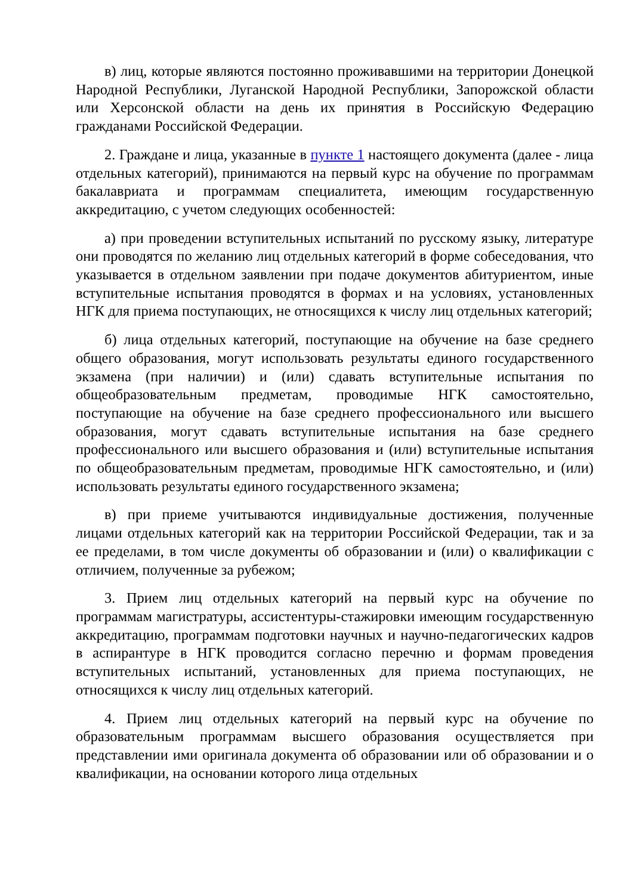в) лиц, которые являются постоянно проживавшими на территории Донецкой Народной Республики, Луганской Народной Республики, Запорожской области или Херсонской области на день их принятия в Российскую Федерацию гражданами Российской Федерации.
2. Граждане и лица, указанные в пункте 1 настоящего документа (далее - лица отдельных категорий), принимаются на первый курс на обучение по программам бакалавриата и программам специалитета, имеющим государственную аккредитацию, с учетом следующих особенностей:
а) при проведении вступительных испытаний по русскому языку, литературе они проводятся по желанию лиц отдельных категорий в форме собеседования, что указывается в отдельном заявлении при подаче документов абитуриентом, иные вступительные испытания проводятся в формах и на условиях, установленных НГК для приема поступающих, не относящихся к числу лиц отдельных категорий;
б) лица отдельных категорий, поступающие на обучение на базе среднего общего образования, могут использовать результаты единого государственного экзамена (при наличии) и (или) сдавать вступительные испытания по общеобразовательным предметам, проводимые НГК самостоятельно, поступающие на обучение на базе среднего профессионального или высшего образования, могут сдавать вступительные испытания на базе среднего профессионального или высшего образования и (или) вступительные испытания по общеобразовательным предметам, проводимые НГК самостоятельно, и (или) использовать результаты единого государственного экзамена;
в) при приеме учитываются индивидуальные достижения, полученные лицами отдельных категорий как на территории Российской Федерации, так и за ее пределами, в том числе документы об образовании и (или) о квалификации с отличием, полученные за рубежом;
3. Прием лиц отдельных категорий на первый курс на обучение по программам магистратуры, ассистентуры-стажировки имеющим государственную аккредитацию, программам подготовки научных и научно-педагогических кадров в аспирантуре в НГК проводится согласно перечню и формам проведения вступительных испытаний, установленных для приема поступающих, не относящихся к числу лиц отдельных категорий.
4. Прием лиц отдельных категорий на первый курс на обучение по образовательным программам высшего образования осуществляется при представлении ими оригинала документа об образовании или об образовании и о квалификации, на основании которого лица отдельных